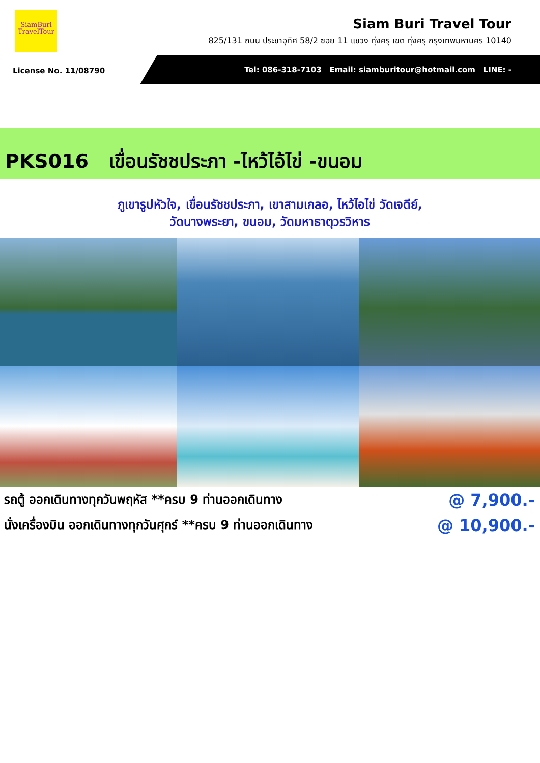SiamBuri
TravelTour
Siam Buri Travel Tour
825/131 ถนน ประชาอุทิศ 58/2 ซอย 11 แขวง ทุ่งครุ เขต ทุ่งครุ กรุงเทพมหานคร 10140
License No. 11/08790
Tel: 086-318-7103 Email: siamburitour@hotmail.com LINE: -
PKS016 เขื่อนรัชชประภา -ไหว้ไอ้ไข่ -ขนอม
ภูเขารูปหัวใจ, เขื่อนรัชชประภา, เขาสามเกลอ, ไหว้ไอไข่ วัดเจดีย์,
วัดนางพระยา, ขนอม, วัดมหาธาตุวรวิหาร
รถตู้ ออกเดินทางทุกวันพฤหัส **ครบ 9 ท่านออกเดินทาง @ 7,900.-
นั่งเครื่องบิน ออกเดินทางทุกวันศุกร์ **ครบ 9 ท่านออกเดินทาง @ 10,900.-